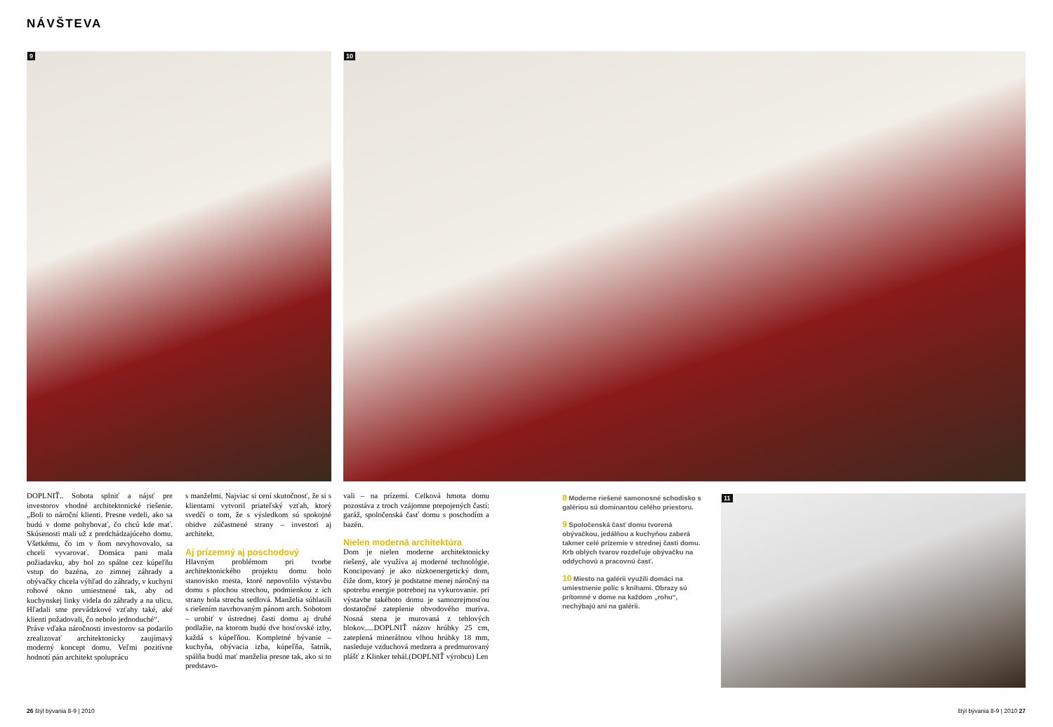NÁVŠTEVA
9 10
DOPLNIŤ.. Sobota splniť a nájsť pre investorov vhodné architektonické riešenie. „Boli to nároční klienti. Presne vedeli, ako sa budú v dome pohybovať, čo chcú kde mať. Skúsenosti mali už z predchádzajúceho domu. Všetkému, čo im v ňom nevyhovovalo, sa chceli vyvarovať. Domáca pani mala požiadavku, aby bol zo spálne cez kúpeľňu vstup do bazéna, zo zimnej záhrady a obývačky chcela výhľad do záhrady, v kuchyni rohové okno umiestnené tak, aby od kuchynskej linky videla do záhrady a na ulicu. Hľadali sme prevádzkové vzťahy také, aké klienti požadovali, čo nebolo jednoduché“.
Práve vďaka náročnosti investorov sa podarilo zrealizovať architektonicky zaujímavý moderný koncept domu. Veľmi pozitívne hodnotí pán architekt spoluprácu
s manželmi. Najviac si cení skutočnosť, že si s klientami vytvoril priateľský vzťah, ktorý svedčí o tom, že s výsledkom sú spokojné obidve zúčastnené strany – investori aj architekt.
Aj prízemný aj poschodový
Hlavným problémom pri tvorbe architektonického projektu domu bolo stanovisko mesta, ktoré nepovolilo výstavbu domu s plochou strechou, podmienkou z ich strany bola strecha sedlová. Manželia súhlasili s riešením navrhovaným pánom arch. Sobotom – urobiť v ústrednej časti domu aj druhé podlažie, na ktorom budú dve hosťovské izby, každá s kúpeľňou. Kompletné bývanie – kuchyňa, obývacia izba, kúpeľňa, šatník, spálňa budú mať manželia presne tak, ako si to predstavo-
vali – na prízemí. Celková hmota domu pozostáva z troch vzájomne prepojených častí: garáž, spoločenská časť domu s poschodím a bazén.
Nielen moderná architektúra
Dom je nielen moderne architektonicky riešený, ale využíva aj moderné technológie. Koncipovaný je ako nízkoenergetický dom, čiže dom, ktorý je podstatne menej náročný na spotrebu energie potrebnej na vykurovanie. pri výstavbe takéhoto domu je samozrejmosťou dostatočné zateplenie obvodového muriva. Nosná stena je murovaná z tehlových blokov.....DOPLNIŤ názov hrúbky 25 cm, zateplená minerálnou vlhou hrúbky 18 mm, nasleduje vzduchová medzera a predmurovaný plášť z Klinker tehál.(DOPLNIŤ výrobcu) Len
8 Moderne riešené samonosné schodisko s galériou sú dominantou celého priestoru.
9 Spoločenská časť domu tvorená obývačkou, jedálňou a kuchyňou zaberá takmer celé prízemie v strednej časti domu. Krb oblých tvarov rozdeľuje obývačku na oddychovú a pracovnú časť.
10 Miesto na galérii využili domáci na umiestnenie políc s knihami. Obrazy sú prítomné v dome na každom „rohu“, nechýbajú ani na galérii.
11
26 štýl bývania 8-9 | 2010 štýl bývania 8-9 | 2010 27